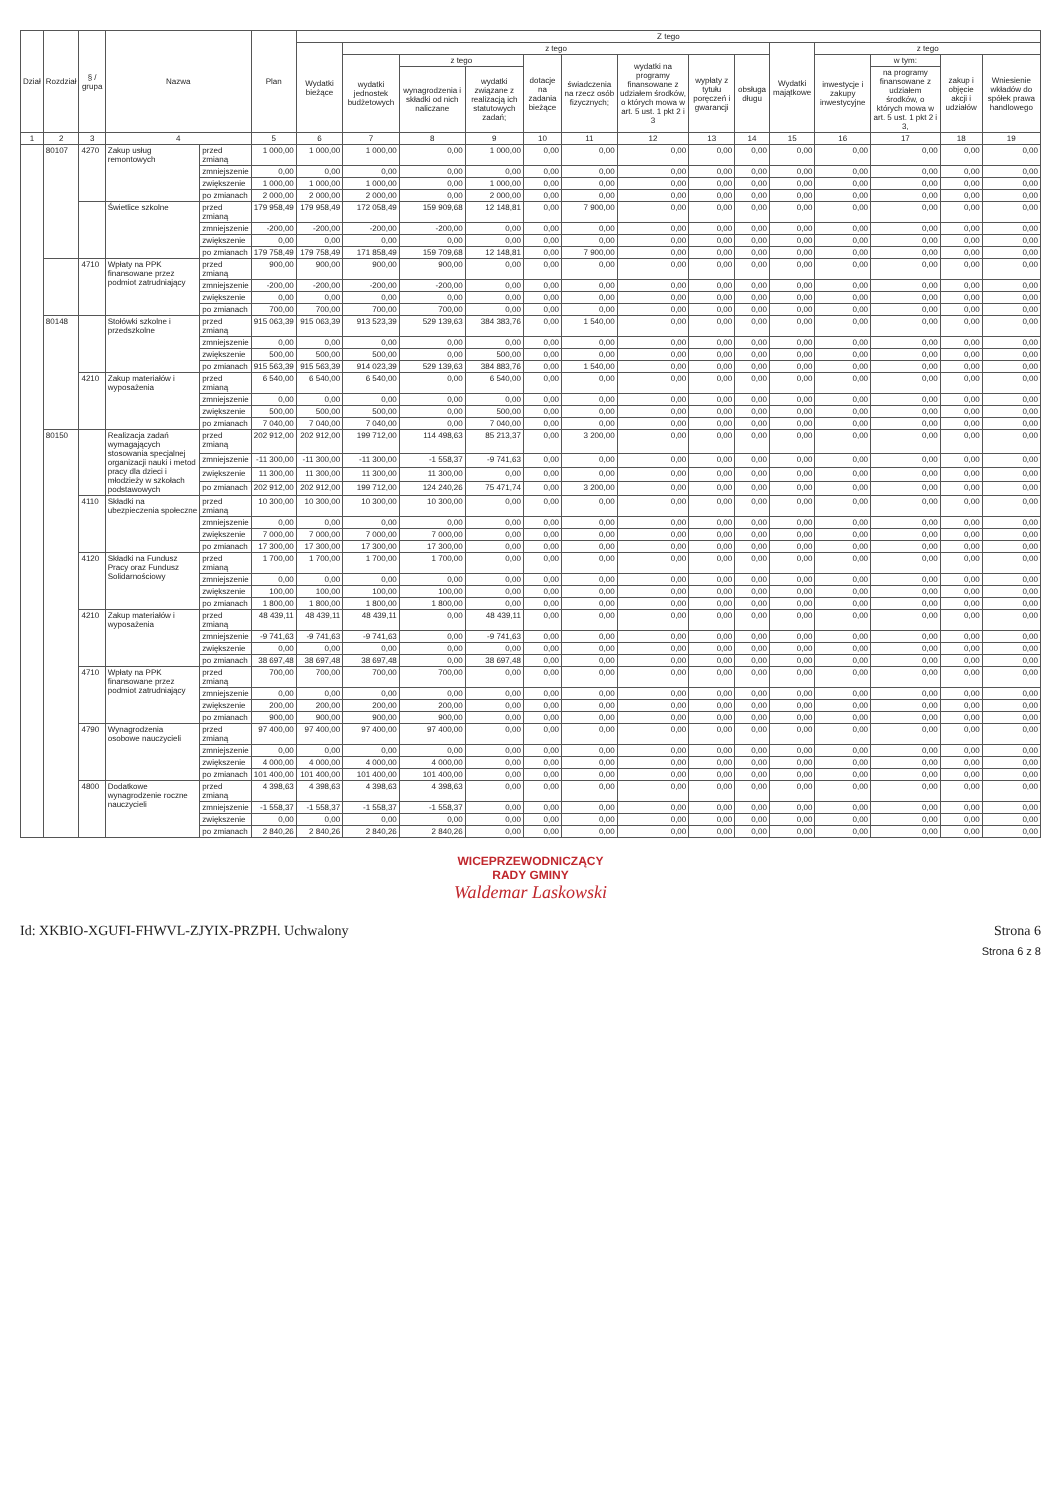| Dział | Rozdział | § / grupa | Nazwa | | Plan | Z tego | | | | | | | | | | | | | |
| --- | --- | --- | --- | --- | --- | --- | --- | --- | --- | --- | --- | --- | --- | --- | --- | --- | --- | --- | --- |
| | | | | | | Wydatki bieżące | z tego | | | | | | | | Wydatki majątkowe | z tego | | | |
| | | | | | | | wydatki jednostek budżetowych | z tego | | dotacje na zadania bieżące | świadczenia na rzecz osób fizycznych; | wydatki na programy finansowane z udziałem środków, o których mowa w art. 5 ust. 1 pkt 2 i 3 | wypłaty z tytułu poręczeń i gwarancji | obsługa długu | | inwestycje i zakupy inwestycyjne | w tym: | zakup i objęcie akcji i udziałów | Wniesienie wkładów do spółek prawa handlowego |
| | | | | | | | | wynagrodzenia i składki od nich naliczane | wydatki związane z realizacją ich statutowych zadań; | | | | | | | | na programy finansowane z udziałem środków, o których mowa w art. 5 ust. 1 pkt 2 i 3, | | |
| 1 | 2 | 3 | 4 | | 5 | 6 | 7 | 8 | 9 | 10 | 11 | 12 | 13 | 14 | 15 | 16 | 17 | 18 | 19 |
| | 80107 | 4270 | Zakup usług remontowych | przed zmianą | 1 000,00 | 1 000,00 | 1 000,00 | 0,00 | 1 000,00 | 0,00 | 0,00 | 0,00 | 0,00 | 0,00 | 0,00 | 0,00 | 0,00 | 0,00 | 0,00 |
| | | | | zmniejszenie | 0,00 | 0,00 | 0,00 | 0,00 | 0,00 | 0,00 | 0,00 | 0,00 | 0,00 | 0,00 | 0,00 | 0,00 | 0,00 | 0,00 | 0,00 |
| | | | | zwiększenie | 1 000,00 | 1 000,00 | 1 000,00 | 0,00 | 1 000,00 | 0,00 | 0,00 | 0,00 | 0,00 | 0,00 | 0,00 | 0,00 | 0,00 | 0,00 | 0,00 |
| | | | | po zmianach | 2 000,00 | 2 000,00 | 2 000,00 | 0,00 | 2 000,00 | 0,00 | 0,00 | 0,00 | 0,00 | 0,00 | 0,00 | 0,00 | 0,00 | 0,00 | 0,00 |
| | | | Świetlice szkolne | przed zmianą | 179 958,49 | 179 958,49 | 172 058,49 | 159 909,68 | 12 148,81 | 0,00 | 7 900,00 | 0,00 | 0,00 | 0,00 | 0,00 | 0,00 | 0,00 | 0,00 | 0,00 |
| | | | | zmniejszenie | -200,00 | -200,00 | -200,00 | -200,00 | 0,00 | 0,00 | 0,00 | 0,00 | 0,00 | 0,00 | 0,00 | 0,00 | 0,00 | 0,00 | 0,00 |
| | | | | zwiększenie | 0,00 | 0,00 | 0,00 | 0,00 | 0,00 | 0,00 | 0,00 | 0,00 | 0,00 | 0,00 | 0,00 | 0,00 | 0,00 | 0,00 | 0,00 |
| | | | | po zmianach | 179 758,49 | 179 758,49 | 171 858,49 | 159 709,68 | 12 148,81 | 0,00 | 7 900,00 | 0,00 | 0,00 | 0,00 | 0,00 | 0,00 | 0,00 | 0,00 | 0,00 |
| | | 4710 | Wpłaty na PPK finansowane przez podmiot zatrudniający | przed zmianą | 900,00 | 900,00 | 900,00 | 900,00 | 0,00 | 0,00 | 0,00 | 0,00 | 0,00 | 0,00 | 0,00 | 0,00 | 0,00 | 0,00 | 0,00 |
| | | | | zmniejszenie | -200,00 | -200,00 | -200,00 | -200,00 | 0,00 | 0,00 | 0,00 | 0,00 | 0,00 | 0,00 | 0,00 | 0,00 | 0,00 | 0,00 | 0,00 |
| | | | | zwiększenie | 0,00 | 0,00 | 0,00 | 0,00 | 0,00 | 0,00 | 0,00 | 0,00 | 0,00 | 0,00 | 0,00 | 0,00 | 0,00 | 0,00 | 0,00 |
| | | | | po zmianach | 700,00 | 700,00 | 700,00 | 700,00 | 0,00 | 0,00 | 0,00 | 0,00 | 0,00 | 0,00 | 0,00 | 0,00 | 0,00 | 0,00 | 0,00 |
| | 80148 | | Stołówki szkolne i przedszkolne | przed zmianą | 915 063,39 | 915 063,39 | 913 523,39 | 529 139,63 | 384 383,76 | 0,00 | 1 540,00 | 0,00 | 0,00 | 0,00 | 0,00 | 0,00 | 0,00 | 0,00 | 0,00 |
| | | | | zmniejszenie | 0,00 | 0,00 | 0,00 | 0,00 | 0,00 | 0,00 | 0,00 | 0,00 | 0,00 | 0,00 | 0,00 | 0,00 | 0,00 | 0,00 | 0,00 |
| | | | | zwiększenie | 500,00 | 500,00 | 500,00 | 0,00 | 500,00 | 0,00 | 0,00 | 0,00 | 0,00 | 0,00 | 0,00 | 0,00 | 0,00 | 0,00 | 0,00 |
| | | | | po zmianach | 915 563,39 | 915 563,39 | 914 023,39 | 529 139,63 | 384 883,76 | 0,00 | 1 540,00 | 0,00 | 0,00 | 0,00 | 0,00 | 0,00 | 0,00 | 0,00 | 0,00 |
| | | 4210 | Zakup materiałów i wyposażenia | przed zmianą | 6 540,00 | 6 540,00 | 6 540,00 | 0,00 | 6 540,00 | 0,00 | 0,00 | 0,00 | 0,00 | 0,00 | 0,00 | 0,00 | 0,00 | 0,00 | 0,00 |
| | | | | zmniejszenie | 0,00 | 0,00 | 0,00 | 0,00 | 0,00 | 0,00 | 0,00 | 0,00 | 0,00 | 0,00 | 0,00 | 0,00 | 0,00 | 0,00 | 0,00 |
| | | | | zwiększenie | 500,00 | 500,00 | 500,00 | 0,00 | 500,00 | 0,00 | 0,00 | 0,00 | 0,00 | 0,00 | 0,00 | 0,00 | 0,00 | 0,00 | 0,00 |
| | | | | po zmianach | 7 040,00 | 7 040,00 | 7 040,00 | 0,00 | 7 040,00 | 0,00 | 0,00 | 0,00 | 0,00 | 0,00 | 0,00 | 0,00 | 0,00 | 0,00 | 0,00 |
| | 80150 | | Realizacja zadań wymagających stosowania specjalnej organizacji nauki i metod pracy dla dzieci i młodzieży w szkołach podstawowych | przed zmianą | 202 912,00 | 202 912,00 | 199 712,00 | 114 498,63 | 85 213,37 | 0,00 | 3 200,00 | 0,00 | 0,00 | 0,00 | 0,00 | 0,00 | 0,00 | 0,00 | 0,00 |
| | | | | zmniejszenie | -11 300,00 | -11 300,00 | -11 300,00 | -1 558,37 | -9 741,63 | 0,00 | 0,00 | 0,00 | 0,00 | 0,00 | 0,00 | 0,00 | 0,00 | 0,00 | 0,00 |
| | | | | zwiększenie | 11 300,00 | 11 300,00 | 11 300,00 | 11 300,00 | 0,00 | 0,00 | 0,00 | 0,00 | 0,00 | 0,00 | 0,00 | 0,00 | 0,00 | 0,00 | 0,00 |
| | | | | po zmianach | 202 912,00 | 202 912,00 | 199 712,00 | 124 240,26 | 75 471,74 | 0,00 | 3 200,00 | 0,00 | 0,00 | 0,00 | 0,00 | 0,00 | 0,00 | 0,00 | 0,00 |
| | | 4110 | Składki na ubezpieczenia społeczne | przed zmianą | 10 300,00 | 10 300,00 | 10 300,00 | 10 300,00 | 0,00 | 0,00 | 0,00 | 0,00 | 0,00 | 0,00 | 0,00 | 0,00 | 0,00 | 0,00 | 0,00 |
| | | | | zmniejszenie | 0,00 | 0,00 | 0,00 | 0,00 | 0,00 | 0,00 | 0,00 | 0,00 | 0,00 | 0,00 | 0,00 | 0,00 | 0,00 | 0,00 | 0,00 |
| | | | | zwiększenie | 7 000,00 | 7 000,00 | 7 000,00 | 7 000,00 | 0,00 | 0,00 | 0,00 | 0,00 | 0,00 | 0,00 | 0,00 | 0,00 | 0,00 | 0,00 | 0,00 |
| | | | | po zmianach | 17 300,00 | 17 300,00 | 17 300,00 | 17 300,00 | 0,00 | 0,00 | 0,00 | 0,00 | 0,00 | 0,00 | 0,00 | 0,00 | 0,00 | 0,00 | 0,00 |
| | | 4120 | Składki na Fundusz Pracy oraz Fundusz Solidarnościowy | przed zmianą | 1 700,00 | 1 700,00 | 1 700,00 | 1 700,00 | 0,00 | 0,00 | 0,00 | 0,00 | 0,00 | 0,00 | 0,00 | 0,00 | 0,00 | 0,00 | 0,00 |
| | | | | zmniejszenie | 0,00 | 0,00 | 0,00 | 0,00 | 0,00 | 0,00 | 0,00 | 0,00 | 0,00 | 0,00 | 0,00 | 0,00 | 0,00 | 0,00 | 0,00 |
| | | | | zwiększenie | 100,00 | 100,00 | 100,00 | 100,00 | 0,00 | 0,00 | 0,00 | 0,00 | 0,00 | 0,00 | 0,00 | 0,00 | 0,00 | 0,00 | 0,00 |
| | | | | po zmianach | 1 800,00 | 1 800,00 | 1 800,00 | 1 800,00 | 0,00 | 0,00 | 0,00 | 0,00 | 0,00 | 0,00 | 0,00 | 0,00 | 0,00 | 0,00 | 0,00 |
| | | 4210 | Zakup materiałów i wyposażenia | przed zmianą | 48 439,11 | 48 439,11 | 48 439,11 | 0,00 | 48 439,11 | 0,00 | 0,00 | 0,00 | 0,00 | 0,00 | 0,00 | 0,00 | 0,00 | 0,00 | 0,00 |
| | | | | zmniejszenie | -9 741,63 | -9 741,63 | -9 741,63 | 0,00 | -9 741,63 | 0,00 | 0,00 | 0,00 | 0,00 | 0,00 | 0,00 | 0,00 | 0,00 | 0,00 | 0,00 |
| | | | | zwiększenie | 0,00 | 0,00 | 0,00 | 0,00 | 0,00 | 0,00 | 0,00 | 0,00 | 0,00 | 0,00 | 0,00 | 0,00 | 0,00 | 0,00 | 0,00 |
| | | | | po zmianach | 38 697,48 | 38 697,48 | 38 697,48 | 0,00 | 38 697,48 | 0,00 | 0,00 | 0,00 | 0,00 | 0,00 | 0,00 | 0,00 | 0,00 | 0,00 | 0,00 |
| | | 4710 | Wpłaty na PPK finansowane przez podmiot zatrudniający | przed zmianą | 700,00 | 700,00 | 700,00 | 700,00 | 0,00 | 0,00 | 0,00 | 0,00 | 0,00 | 0,00 | 0,00 | 0,00 | 0,00 | 0,00 | 0,00 |
| | | | | zmniejszenie | 0,00 | 0,00 | 0,00 | 0,00 | 0,00 | 0,00 | 0,00 | 0,00 | 0,00 | 0,00 | 0,00 | 0,00 | 0,00 | 0,00 | 0,00 |
| | | | | zwiększenie | 200,00 | 200,00 | 200,00 | 200,00 | 0,00 | 0,00 | 0,00 | 0,00 | 0,00 | 0,00 | 0,00 | 0,00 | 0,00 | 0,00 | 0,00 |
| | | | | po zmianach | 900,00 | 900,00 | 900,00 | 900,00 | 0,00 | 0,00 | 0,00 | 0,00 | 0,00 | 0,00 | 0,00 | 0,00 | 0,00 | 0,00 | 0,00 |
| | | 4790 | Wynagrodzenia osobowe nauczycieli | przed zmianą | 97 400,00 | 97 400,00 | 97 400,00 | 97 400,00 | 0,00 | 0,00 | 0,00 | 0,00 | 0,00 | 0,00 | 0,00 | 0,00 | 0,00 | 0,00 | 0,00 |
| | | | | zmniejszenie | 0,00 | 0,00 | 0,00 | 0,00 | 0,00 | 0,00 | 0,00 | 0,00 | 0,00 | 0,00 | 0,00 | 0,00 | 0,00 | 0,00 | 0,00 |
| | | | | zwiększenie | 4 000,00 | 4 000,00 | 4 000,00 | 4 000,00 | 0,00 | 0,00 | 0,00 | 0,00 | 0,00 | 0,00 | 0,00 | 0,00 | 0,00 | 0,00 | 0,00 |
| | | | | po zmianach | 101 400,00 | 101 400,00 | 101 400,00 | 101 400,00 | 0,00 | 0,00 | 0,00 | 0,00 | 0,00 | 0,00 | 0,00 | 0,00 | 0,00 | 0,00 | 0,00 |
| | | 4800 | Dodatkowe wynagrodzenie roczne nauczycieli | przed zmianą | 4 398,63 | 4 398,63 | 4 398,63 | 4 398,63 | 0,00 | 0,00 | 0,00 | 0,00 | 0,00 | 0,00 | 0,00 | 0,00 | 0,00 | 0,00 | 0,00 |
| | | | | zmniejszenie | -1 558,37 | -1 558,37 | -1 558,37 | -1 558,37 | 0,00 | 0,00 | 0,00 | 0,00 | 0,00 | 0,00 | 0,00 | 0,00 | 0,00 | 0,00 | 0,00 |
| | | | | zwiększenie | 0,00 | 0,00 | 0,00 | 0,00 | 0,00 | 0,00 | 0,00 | 0,00 | 0,00 | 0,00 | 0,00 | 0,00 | 0,00 | 0,00 | 0,00 |
| | | | | po zmianach | 2 840,26 | 2 840,26 | 2 840,26 | 2 840,26 | 0,00 | 0,00 | 0,00 | 0,00 | 0,00 | 0,00 | 0,00 | 0,00 | 0,00 | 0,00 | 0,00 |
WICEPRZEWODNICZĄCY
RADY GMINY
Waldemar Laskowski
Id: XKBIO-XGUFI-FHWVL-ZJYIX-PRZPH. Uchwalony Strona 6
Strona 6 z 8